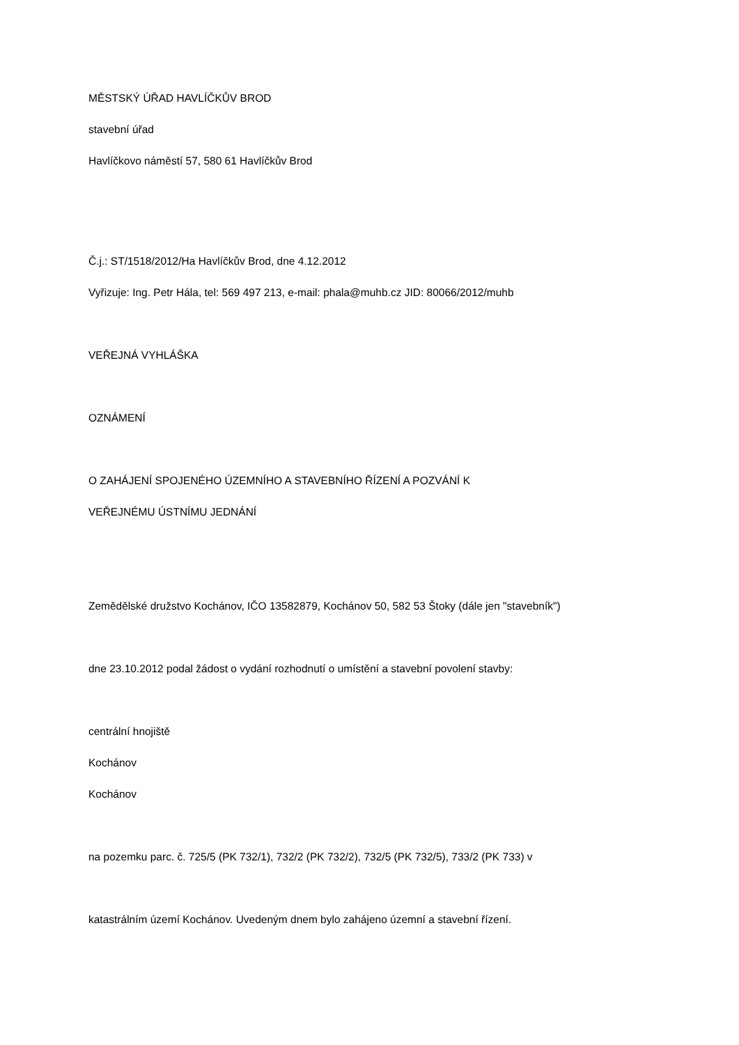MĚSTSKÝ ÚŘAD HAVLÍČKŮV BROD
stavební úřad
Havlíčkovo náměstí 57, 580 61 Havlíčkův Brod
Č.j.: ST/1518/2012/Ha Havlíčkův Brod, dne 4.12.2012
Vyřizuje: Ing. Petr Hála, tel: 569 497 213, e-mail: phala@muhb.cz JID: 80066/2012/muhb
VEŘEJNÁ VYHLÁŠKA
OZNÁMENÍ
O ZAHÁJENÍ SPOJENÉHO ÚZEMNÍHO A STAVEBNÍHO ŘÍZENÍ A POZVÁNÍ K
VEŘEJNÉMU ÚSTNÍMU JEDNÁNÍ
Zemědělské družstvo Kochánov, IČO 13582879, Kochánov 50, 582 53 Štoky (dále jen "stavebník")
dne 23.10.2012 podal žádost o vydání rozhodnutí o umístění a stavební povolení stavby:
centrální hnojiště
Kochánov
Kochánov
na pozemku parc. č. 725/5 (PK 732/1), 732/2 (PK 732/2), 732/5 (PK 732/5), 733/2 (PK 733) v
katastrálním území Kochánov. Uvedeným dnem bylo zahájeno územní a stavební řízení.